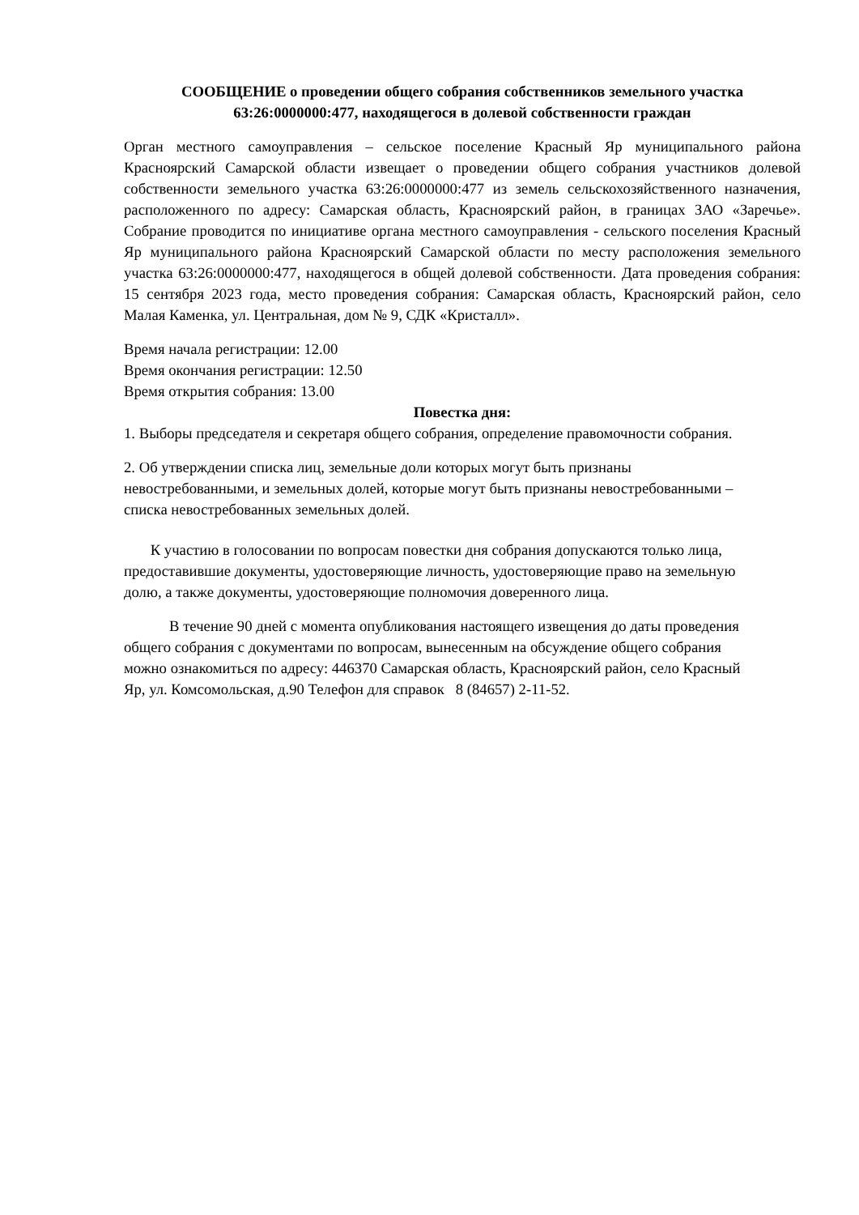СООБЩЕНИЕ о проведении общего собрания собственников земельного участка
63:26:0000000:477, находящегося в долевой собственности граждан
Орган местного самоуправления – сельское поселение Красный Яр муниципального района Красноярский Самарской области извещает о проведении общего собрания участников долевой собственности земельного участка 63:26:0000000:477 из земель сельскохозяйственного назначения, расположенного по адресу: Самарская область, Красноярский район, в границах ЗАО «Заречье». Собрание проводится по инициативе органа местного самоуправления - сельского поселения Красный Яр муниципального района Красноярский Самарской области по месту расположения земельного участка 63:26:0000000:477, находящегося в общей долевой собственности. Дата проведения собрания: 15 сентября 2023 года, место проведения собрания: Самарская область, Красноярский район, село Малая Каменка, ул. Центральная, дом № 9, СДК «Кристалл».
Время начала регистрации: 12.00
Время окончания регистрации: 12.50
Время открытия собрания: 13.00
Повестка дня:
1. Выборы председателя и секретаря общего собрания, определение правомочности собрания.
2. Об утверждении списка лиц, земельные доли которых могут быть признаны
невостребованными, и земельных долей, которые могут быть признаны невостребованными –
списка невостребованных земельных долей.
К участию в голосовании по вопросам повестки дня собрания допускаются только лица,
предоставившие документы, удостоверяющие личность, удостоверяющие право на земельную
долю, а также документы, удостоверяющие полномочия доверенного лица.
В течение 90 дней с момента опубликования настоящего извещения до даты проведения
общего собрания с документами по вопросам, вынесенным на обсуждение общего собрания
можно ознакомиться по адресу: 446370 Самарская область, Красноярский район, село Красный
Яр, ул. Комсомольская, д.90 Телефон для справок 8 (84657) 2-11-52.